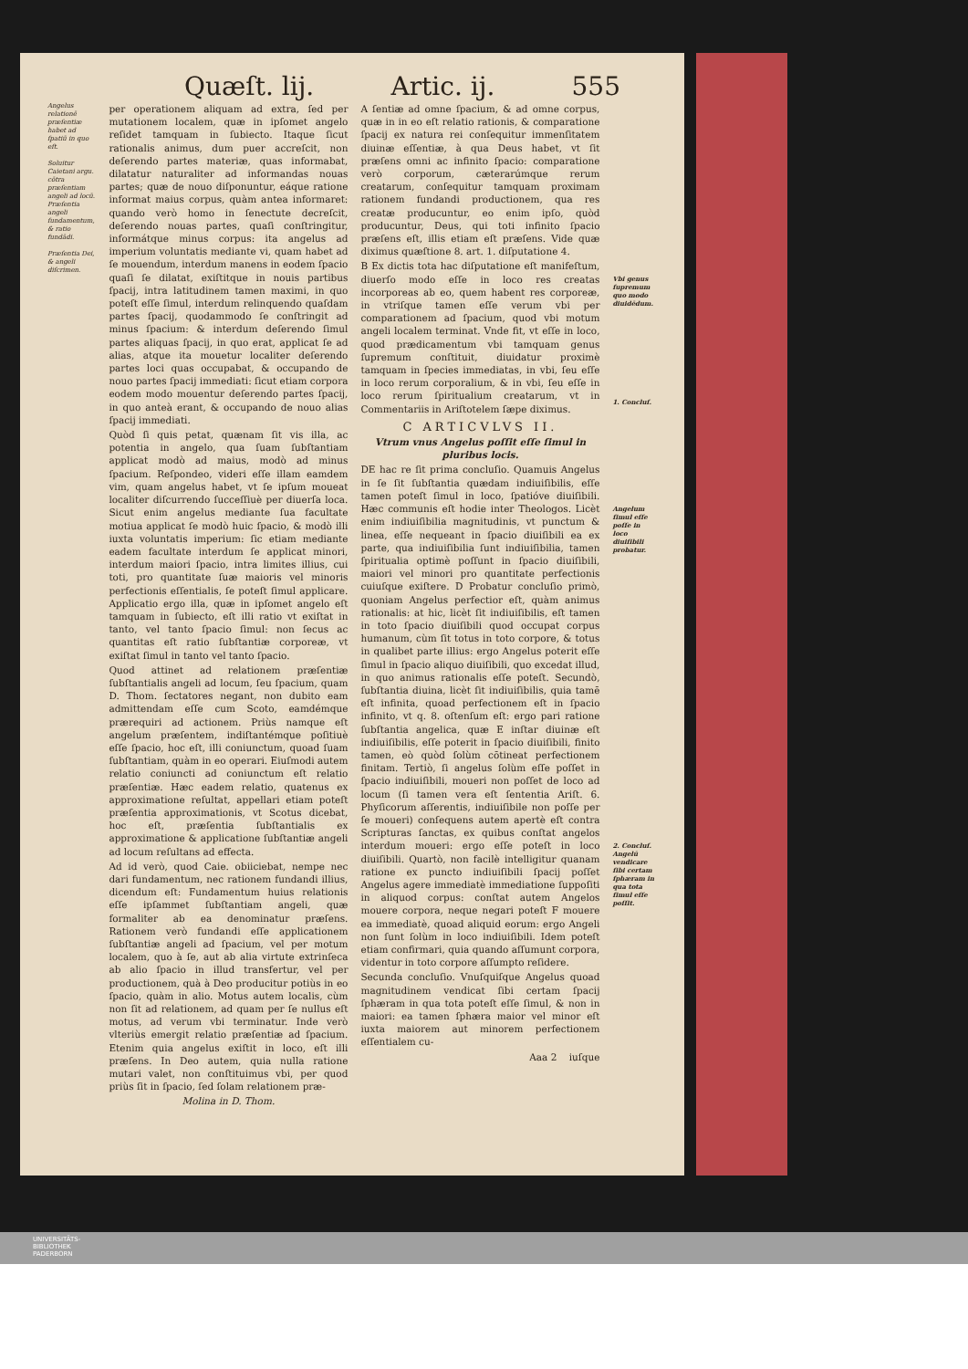Quæſt. lij. Artic. ij. 555
Angelus relationē præſentiæ habet ad ſpatiū in quo eſt.
Soluitur Caietani argu. cōtra præſentiam angeli ad locū.
Præſentia angeli ſundamentum, & ratio fundādi.
Præſentia Dei, & angeli diſcrimen.
per operationem aliquam ad extra, ſed per mutationem localem, quæ in ipſomet angelo reſidet tamquam in ſubiecto. Itaque ſicut rationalis animus, dum puer accreſcit, non deſerendo partes materiæ, quas informabat, dilatatur naturaliter ad informandas nouas partes; quæ de nouo diſponuntur, eáque ratione informat maius corpus, quàm antea informaret: quando verò homo in ſenectute decreſcit, deſerendo nouas partes, quaſi conſtringitur, informátque minus corpus: ita angelus ad imperium voluntatis mediante vi, quam habet ad ſe mouendum, interdum manens in eodem ſpacio quaſi ſe dilatat, exiſtitque in nouis partibus ſpacij, intra latitudinem tamen maximi, in quo poteſt eſſe ſimul, interdum relinquendo quaſdam partes ſpacij, quodammodo ſe conſtringit ad minus ſpacium: & interdum deſerendo ſimul partes aliquas ſpacij, in quo erat, applicat ſe ad alias, atque ita mouetur localiter deſerendo partes loci quas occupabat, & occupando de nouo partes ſpacij immediati: ſicut etiam corpora eodem modo mouentur deſerendo partes ſpacij, in quo anteà erant, & occupando de nouo alias ſpacij immediati.
Quòd ſi quis petat, quænam ſit vis illa, ac potentia in angelo, qua ſuam ſubſtantiam applicat modò ad maius, modò ad minus ſpacium. Reſpondeo, videri eſſe illam eamdem vim, quam angelus habet, vt ſe ipſum moueat localiter diſcurrendo ſucceſſiuè per diuerſa loca. Sicut enim angelus mediante ſua facultate motiua applicat ſe modò huic ſpacio, & modò illi iuxta voluntatis imperium: ſic etiam mediante eadem facultate interdum ſe applicat minori, interdum maiori ſpacio, intra limites illius, cui toti, pro quantitate ſuæ maioris vel minoris perfectionis eſſentialis, ſe poteſt ſimul applicare. Applicatio ergo illa, quæ in ipſomet angelo eſt tamquam in ſubiecto, eſt illi ratio vt exiſtat in tanto, vel tanto ſpacio ſimul: non ſecus ac quantitas eſt ratio ſubſtantiæ corporeæ, vt exiſtat ſimul in tanto vel tanto ſpacio.
Quod attinet ad relationem præſentiæ ſubſtantialis angeli ad locum, ſeu ſpacium, quam D. Thom. ſectatores negant, non dubito eam admittendam eſſe cum Scoto, eamdémque prærequiri ad actionem. Priùs namque eſt angelum præſentem, indiſtantémque poſitiuè eſſe ſpacio, hoc eſt, illi coniunctum, quoad ſuam ſubſtantiam, quàm in eo operari. Eiuſmodi autem relatio coniuncti ad coniunctum eſt relatio præſentiæ. Hæc eadem relatio, quatenus ex approximatione reſultat, appellari etiam poteſt præſentia approximationis, vt Scotus dicebat, hoc eſt, præſentia ſubſtantialis ex approximatione & applicatione ſubſtantiæ angeli ad locum reſultans ad effecta.
Ad id verò, quod Caie. obiiciebat, nempe nec dari fundamentum, nec rationem fundandi illius, dicendum eſt: Fundamentum huius relationis eſſe ipſammet ſubſtantiam angeli, quæ formaliter ab ea denominatur præſens. Rationem verò fundandi eſſe applicationem ſubſtantiæ angeli ad ſpacium, vel per motum localem, quo à ſe, aut ab alia virtute extrinſeca ab alio ſpacio in illud transfertur, vel per productionem, quà à Deo producitur potiùs in eo ſpacio, quàm in alio. Motus autem localis, cùm non ſit ad relationem, ad quam per ſe nullus eſt motus, ad verum vbi terminatur. Inde verò vlteriùs emergit relatio præſentiæ ad ſpacium. Etenim quia angelus exiſtit in loco, eſt illi præſens. In Deo autem, quia nulla ratione mutari valet, non conſtituimus vbi, per quod priùs ſit in ſpacio, ſed ſolam relationem præ-
Molina in D. Thom.
A ſentiæ ad omne ſpacium, & ad omne corpus, quæ in in eo eſt relatio rationis, & comparatione ſpacij ex natura rei conſequitur immenſitatem diuinæ eſſentiæ, à qua Deus habet, vt ſit præſens omni ac infinito ſpacio: comparatione verò corporum, cæterarúmque rerum creatarum, conſequitur tamquam proximam rationem fundandi productionem, qua res creatæ producuntur, eo enim ipſo, quòd producuntur, Deus, qui toti infinito ſpacio præſens eſt, illis etiam eſt præſens. Vide quæ diximus quæſtione 8. art. 1. diſputatione 4.
B Ex dictis tota hac diſputatione eſt manifeſtum, diuerſo modo eſſe in loco res creatas incorporeas ab eo, quem habent res corporeæ, in vtriſque tamen eſſe verum vbi per comparationem ad ſpacium, quod vbi motum angeli localem terminat. Vnde fit, vt eſſe in loco, quod prædicamentum vbi tamquam genus ſupremum conſtituit, diuidatur proximè tamquam in ſpecies immediatas, in vbi, ſeu eſſe in loco rerum corporalium, & in vbi, ſeu eſſe in loco rerum ſpiritualium creatarum, vt in Commentariis in Ariſtotelem ſæpe diximus.
C ARTICVLVS II.
Vtrum vnus Angelus poſſit eſſe ſimul in pluribus locis.
DE hac re ſit prima concluſio. Quamuis Angelus in ſe ſit ſubſtantia quædam indiuiſibilis, eſſe tamen poteſt ſimul in loco, ſpatióve diuiſibili. Hæc communis eſt hodie inter Theologos. Licèt enim indiuiſibilia magnitudinis, vt punctum & linea, eſſe nequeant in ſpacio diuiſibili ea ex parte, qua indiuiſibilia ſunt indiuiſibilia, tamen ſpiritualia optimè poſſunt in ſpacio diuiſibili, maiori vel minori pro quantitate perfectionis cuiuſque exiſtere. D Probatur concluſio primò, quoniam Angelus perfectior eſt, quàm animus rationalis: at hic, licèt ſit indiuiſibilis, eſt tamen in toto ſpacio diuiſibili quod occupat corpus humanum, cùm ſit totus in toto corpore, & totus in qualibet parte illius: ergo Angelus poterit eſſe ſimul in ſpacio aliquo diuiſibili, quo excedat illud, in quo animus rationalis eſſe poteſt. Secundò, ſubſtantia diuina, licèt ſit indiuiſibilis, quia tamē eſt infinita, quoad perfectionem eſt in ſpacio infinito, vt q. 8. oſtenſum eſt: ergo pari ratione ſubſtantia angelica, quæ E inſtar diuinæ eſt indiuiſibilis, eſſe poterit in ſpacio diuiſibili, finito tamen, eò quòd ſolùm cōtineat perfectionem finitam. Tertiò, ſi angelus ſolùm eſſe poſſet in ſpacio indiuiſibili, moueri non poſſet de loco ad locum (ſi tamen vera eſt ſententia Ariſt. 6. Phyſicorum aſſerentis, indiuiſibile non poſſe per ſe moueri) conſequens autem apertè eſt contra Scripturas ſanctas, ex quibus conſtat angelos interdum moueri: ergo eſſe poteſt in loco diuiſibili. Quartò, non facilè intelligitur quanam ratione ex puncto indiuiſibili ſpacij poſſet Angelus agere immediatè immediatione ſuppoſiti in aliquod corpus: conſtat autem Angelos mouere corpora, neque negari poteſt F mouere ea immediatè, quoad aliquid eorum: ergo Angeli non ſunt ſolùm in loco indiuiſibili. Idem poteſt etiam confirmari, quia quando aſſumunt corpora, videntur in toto corpore aſſumpto reſidere.
Secunda concluſio. Vnuſquiſque Angelus quoad magnitudinem vendicat ſibi certam ſpacij ſphæram in qua tota poteſt eſſe ſimul, & non in maiori: ea tamen ſphæra maior vel minor eſt iuxta maiorem aut minorem perfectionem eſſentialem cu-
Aaa 2 iuſque
Vbi genus ſupremum quo modo diuidēdum.
1. Concluſ.
Angelum ſimul eſſe poſſe in loco diuiſibili probatur.
2. Concluſ. Angelū vendicare ſibi certam ſphæram in qua tota ſimul eſſe poſſit.
UNIVERSITÄTS-
BIBLIOTHEK
PADERBORN